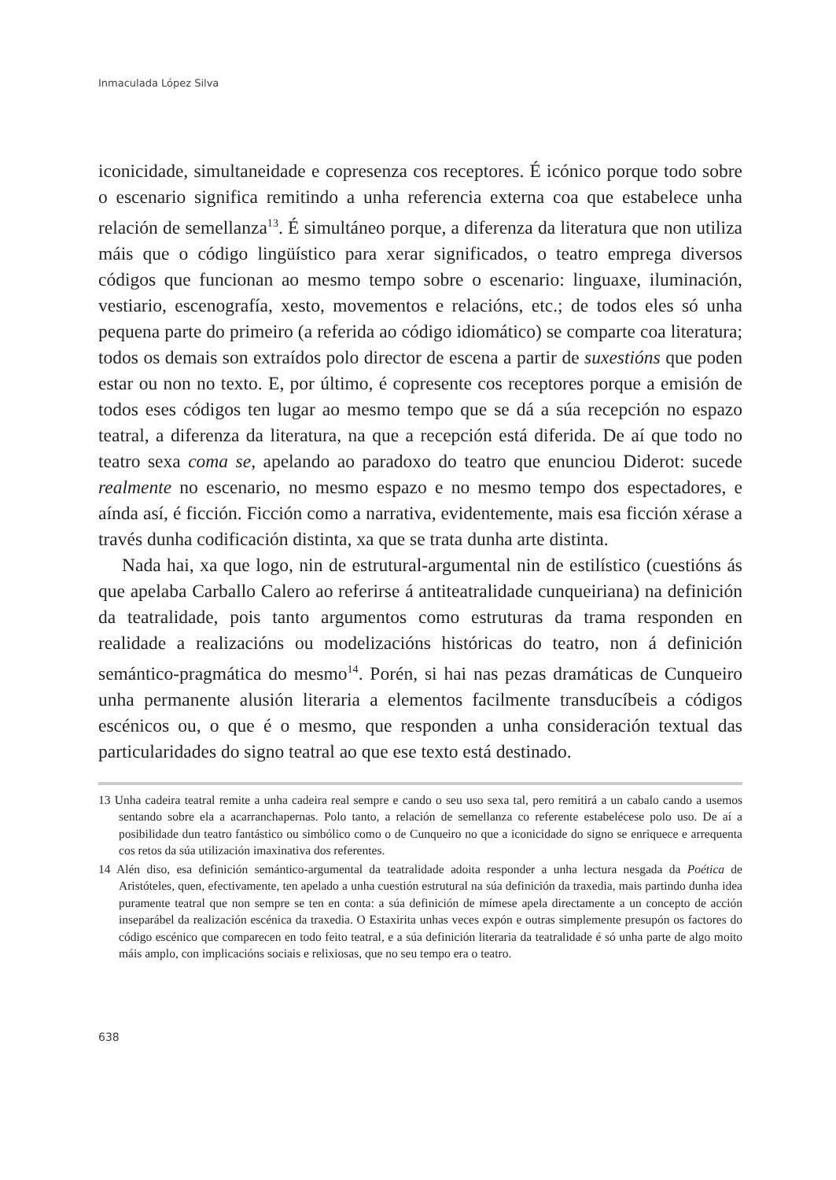Inmaculada López Silva
iconicidade, simultaneidade e copresenza cos receptores. É icónico porque todo sobre o escenario significa remitindo a unha referencia externa coa que estabelece unha relación de semellanza<sup>13</sup>. É simultáneo porque, a diferenza da literatura que non utiliza máis que o código lingüístico para xerar significados, o teatro emprega diversos códigos que funcionan ao mesmo tempo sobre o escenario: linguaxe, iluminación, vestiario, escenografía, xesto, movementos e relacións, etc.; de todos eles só unha pequena parte do primeiro (a referida ao código idiomático) se comparte coa literatura; todos os demais son extraídos polo director de escena a partir de suxestións que poden estar ou non no texto. E, por último, é copresente cos receptores porque a emisión de todos eses códigos ten lugar ao mesmo tempo que se dá a súa recepción no espazo teatral, a diferenza da literatura, na que a recepción está diferida. De aí que todo no teatro sexa coma se, apelando ao paradoxo do teatro que enunciou Diderot: sucede realmente no escenario, no mesmo espazo e no mesmo tempo dos espectadores, e aínda así, é ficción. Ficción como a narrativa, evidentemente, mais esa ficción xérase a través dunha codificación distinta, xa que se trata dunha arte distinta.
Nada hai, xa que logo, nin de estrutural-argumental nin de estilístico (cuestións ás que apelaba Carballo Calero ao referirse á antiteatralidade cunqueiriana) na definición da teatralidade, pois tanto argumentos como estruturas da trama responden en realidade a realizacións ou modelizacións históricas do teatro, non á definición semántico-pragmática do mesmo<sup>14</sup>. Porén, si hai nas pezas dramáticas de Cunqueiro unha permanente alusión literaria a elementos facilmente transducíbeis a códigos escénicos ou, o que é o mesmo, que responden a unha consideración textual das particularidades do signo teatral ao que ese texto está destinado.
13 Unha cadeira teatral remite a unha cadeira real sempre e cando o seu uso sexa tal, pero remitirá a un cabalo cando a usemos sentando sobre ela a acarranchapernas. Polo tanto, a relación de semellanza co referente estabelécese polo uso. De aí a posibilidade dun teatro fantástico ou simbólico como o de Cunqueiro no que a iconicidade do signo se enriquece e arrequenta cos retos da súa utilización imaxinativa dos referentes.
14 Alén diso, esa definición semántico-argumental da teatralidade adoita responder a unha lectura nesgada da Poética de Aristóteles, quen, efectivamente, ten apelado a unha cuestión estrutural na súa definición da traxedia, mais partindo dunha idea puramente teatral que non sempre se ten en conta: a súa definición de mímese apela directamente a un concepto de acción inseparábel da realización escénica da traxedia. O Estaxirita unhas veces expón e outras simplemente presupón os factores do código escénico que comparecen en todo feito teatral, e a súa definición literaria da teatralidade é só unha parte de algo moito máis amplo, con implicacións sociais e relixiosas, que no seu tempo era o teatro.
638